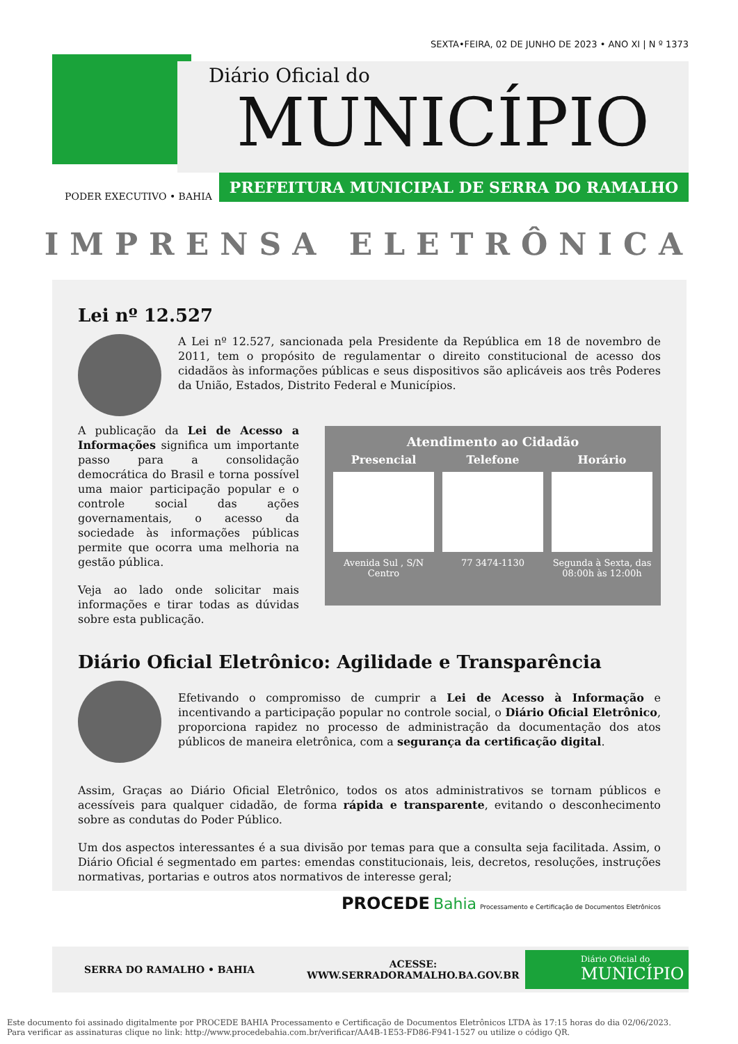SEXTA•FEIRA, 02 DE JUNHO DE 2023 • ANO XI | N º 1373
Diário Oficial do
MUNICÍPIO
PREFEITURA MUNICIPAL DE SERRA DO RAMALHO
PODER EXECUTIVO • BAHIA
IMPRENSA ELETRÔNICA
Lei nº 12.527
A Lei nº 12.527, sancionada pela Presidente da República em 18 de novembro de 2011, tem o propósito de regulamentar o direito constitucional de acesso dos cidadãos às informações públicas e seus dispositivos são aplicáveis aos três Poderes da União, Estados, Distrito Federal e Municípios.
Atendimento ao Cidadão
Presencial Telefone Horário
Avenida Sul , S/N
Centro
77 3474-1130 Segunda à Sexta, das 08:00h às 12:00h
A publicação da Lei de Acesso a Informações significa um importante passo para a consolidação democrática do Brasil e torna possível uma maior participação popular e o controle social das ações governamentais, o acesso da sociedade às informações públicas permite que ocorra uma melhoria na gestão pública.
Veja ao lado onde solicitar mais informações e tirar todas as dúvidas sobre esta publicação.
Diário Oficial Eletrônico: Agilidade e Transparência
Efetivando o compromisso de cumprir a Lei de Acesso à Informação e incentivando a participação popular no controle social, o Diário Oficial Eletrônico, proporciona rapidez no processo de administração da documentação dos atos públicos de maneira eletrônica, com a segurança da certificação digital.
Assim, Graças ao Diário Oficial Eletrônico, todos os atos administrativos se tornam públicos e acessíveis para qualquer cidadão, de forma rápida e transparente, evitando o desconhecimento sobre as condutas do Poder Público.
Um dos aspectos interessantes é a sua divisão por temas para que a consulta seja facilitada. Assim, o Diário Oficial é segmentado em partes: emendas constitucionais, leis, decretos, resoluções, instruções normativas, portarias e outros atos normativos de interesse geral;
PROCEDE Bahia Processamento e Certificação de Documentos Eletrônicos
SERRA DO RAMALHO • BAHIA ACESSE:
WWW.SERRADORAMALHO.BA.GOV.BR
Diário Oficial do
MUNICÍPIO
Este documento foi assinado digitalmente por PROCEDE BAHIA Processamento e Certificação de Documentos Eletrônicos LTDA às 17:15 horas do dia 02/06/2023.
Para verificar as assinaturas clique no link: http://www.procedebahia.com.br/verificar/AA4B-1E53-FD86-F941-1527 ou utilize o código QR.